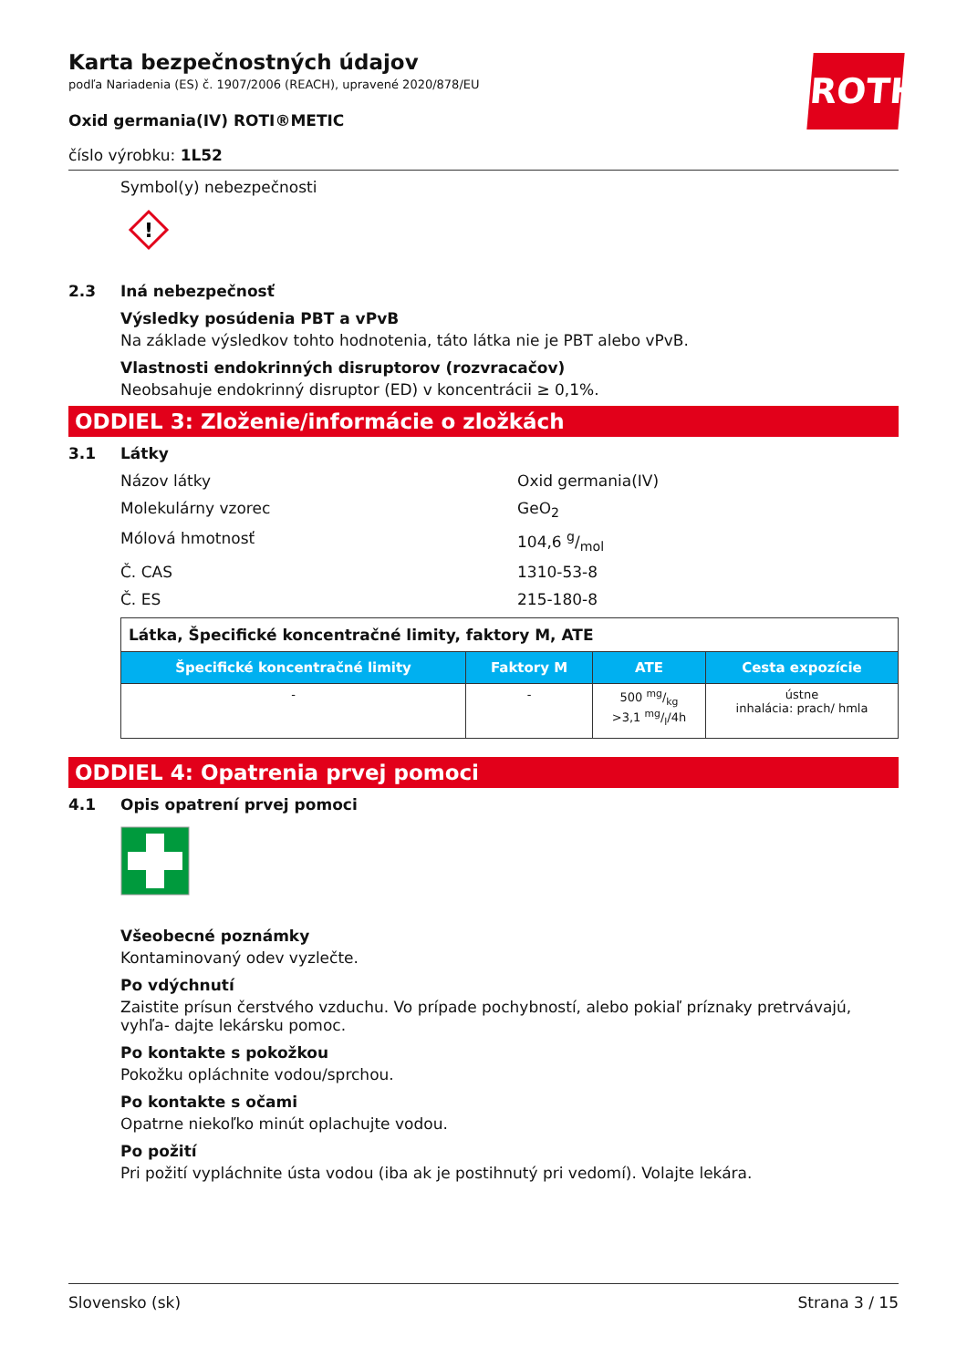ROTH
Karta bezpečnostných údajov
podľa Nariadenia (ES) č. 1907/2006 (REACH), upravené 2020/878/EU
Oxid germania(IV) ROTI®METIC
číslo výrobku: 1L52
Symbol(y) nebezpečnosti
!
2.3 Iná nebezpečnosť
Výsledky posúdenia PBT a vPvB
Na základe výsledkov tohto hodnotenia, táto látka nie je PBT alebo vPvB.
Vlastnosti endokrinných disruptorov (rozvracačov)
Neobsahuje endokrinný disruptor (ED) v koncentrácii ≥ 0,1%.
ODDIEL 3: Zloženie/informácie o zložkách
3.1 Látky
Názov látky Oxid germania(IV)
Molekulárny vzorec GeO<sub>2</sub>
Mólová hmotnosť 104,6 g/mol
Č. CAS 1310-53-8
Č. ES 215-180-8
| Látka, Špecifické koncentračné limity, faktory M, ATE | | | |
| Špecifické koncentračné limity | Faktory M | ATE | Cesta expozície |
| - | - | 500 mg/kg >3,1 mg/l/4h | ústne inhalácia: prach/ hmla |
ODDIEL 4: Opatrenia prvej pomoci
4.1 Opis opatrení prvej pomoci
Všeobecné poznámky
Kontaminovaný odev vyzlečte.
Po vdýchnutí
Zaistite prísun čerstvého vzduchu. Vo prípade pochybností, alebo pokiaľ príznaky pretrvávajú, vyhľa- dajte lekársku pomoc.
Po kontakte s pokožkou
Pokožku opláchnite vodou/sprchou.
Po kontakte s očami
Opatrne niekoľko minút oplachujte vodou.
Po požití
Pri požití vypláchnite ústa vodou (iba ak je postihnutý pri vedomí). Volajte lekára.
Slovensko (sk) Strana 3 / 15